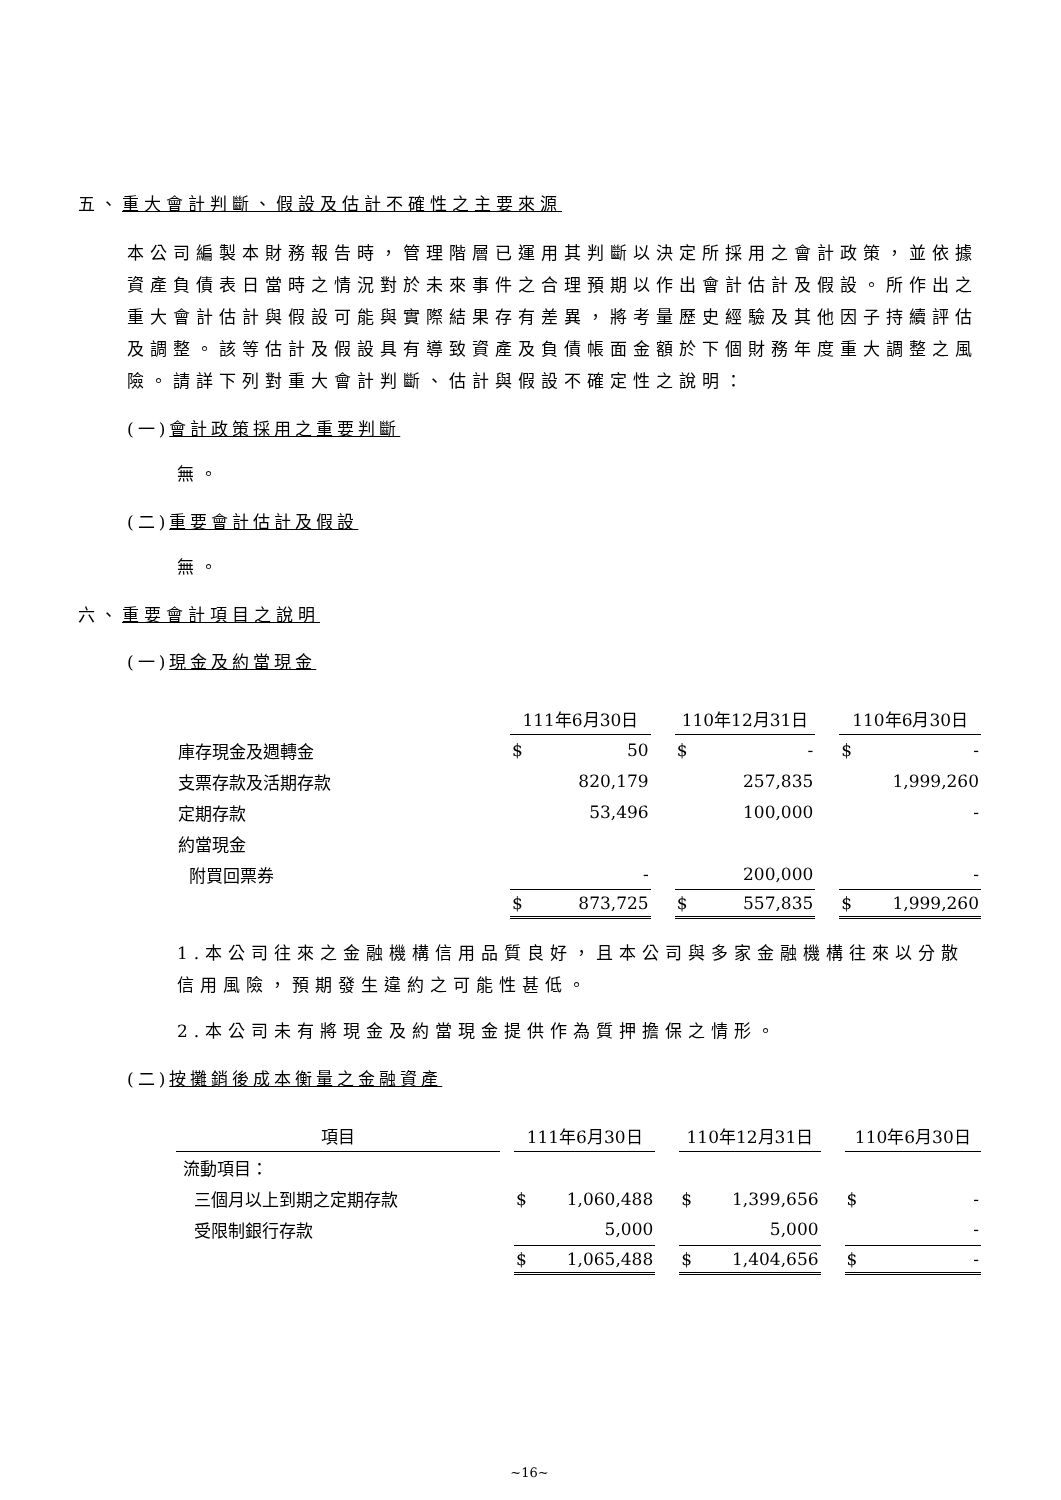五、重大會計判斷、假設及估計不確性之主要來源
本公司編製本財務報告時，管理階層已運用其判斷以決定所採用之會計政策，並依據資產負債表日當時之情況對於未來事件之合理預期以作出會計估計及假設。所作出之重大會計估計與假設可能與實際結果存有差異，將考量歷史經驗及其他因子持續評估及調整。該等估計及假設具有導致資產及負債帳面金額於下個財務年度重大調整之風險。請詳下列對重大會計判斷、估計與假設不確定性之說明：
(一)會計政策採用之重要判斷
無。
(二)重要會計估計及假設
無。
六、重要會計項目之說明
(一)現金及約當現金
| | 111年6月30日 | | | 110年12月31日 | | | 110年6月30日 | |
| 庫存現金及週轉金 | $ | 50 | | $ | - | | $ | - |
| 支票存款及活期存款 | | 820,179 | | | 257,835 | | | 1,999,260 |
| 定期存款 | | 53,496 | | | 100,000 | | | - |
| 約當現金 | | | | | | | | |
| 附買回票券 | | - | | | 200,000 | | | - |
| | $ | 873,725 | | $ | 557,835 | | $ | 1,999,260 |
1.本公司往來之金融機構信用品質良好，且本公司與多家金融機構往來以分散信用風險，預期發生違約之可能性甚低。
2.本公司未有將現金及約當現金提供作為質押擔保之情形。
(二)按攤銷後成本衡量之金融資產
| 項目 | | 111年6月30日 | | | 110年12月31日 | | | 110年6月30日 | |
| 流動項目： | | | | | | | | | |
| 三個月以上到期之定期存款 | | $ | 1,060,488 | | $ | 1,399,656 | | $ | - |
| 受限制銀行存款 | | | 5,000 | | | 5,000 | | | - |
| | | $ | 1,065,488 | | $ | 1,404,656 | | $ | - |
~16~